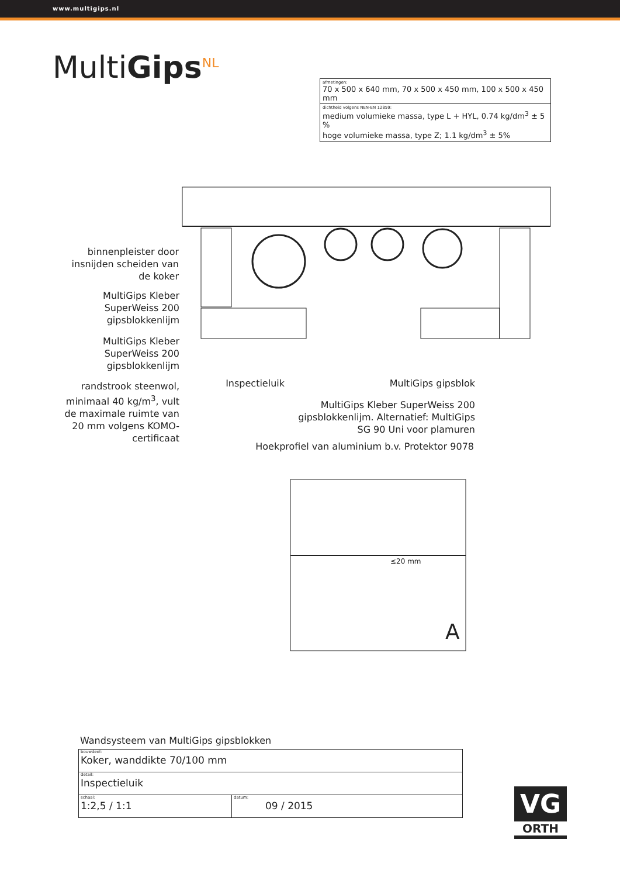www.multigips.nl
MultiGips<sup>NL</sup>
afmetingen:
70 x 500 x 640 mm, 70 x 500 x 450 mm, 100 x 500 x 450 mm
dichtheid volgens NEN-EN 12859:
medium volumieke massa, type L + HYL, 0.74 kg/dm<sup>3</sup> ± 5 %
hoge volumieke massa, type Z; 1.1 kg/dm<sup>3</sup> ± 5%
binnenpleister door insnijden scheiden van de koker
MultiGips Kleber SuperWeiss 200 gipsblokkenlijm
MultiGips Kleber SuperWeiss 200 gipsblokkenlijm
randstrook steenwol, minimaal 40 kg/m<sup>3</sup>, vult de maximale ruimte van 20 mm volgens KOMO-certificaat
Inspectieluik
MultiGips gipsblok
MultiGips Kleber SuperWeiss 200 gipsblokkenlijm. Alternatief: MultiGips SG 90 Uni voor plamuren
Hoekprofiel van aluminium b.v. Protektor 9078
≤20 mm
A
Wandsysteem van MultiGips gipsblokken
| bouwdeel: Koker, wanddikte 70/100 mm | |
| detail: Inspectieluik | |
| schaal: 1:2,5 / 1:1 | datum: 09 / 2015 |
VG
ORTH